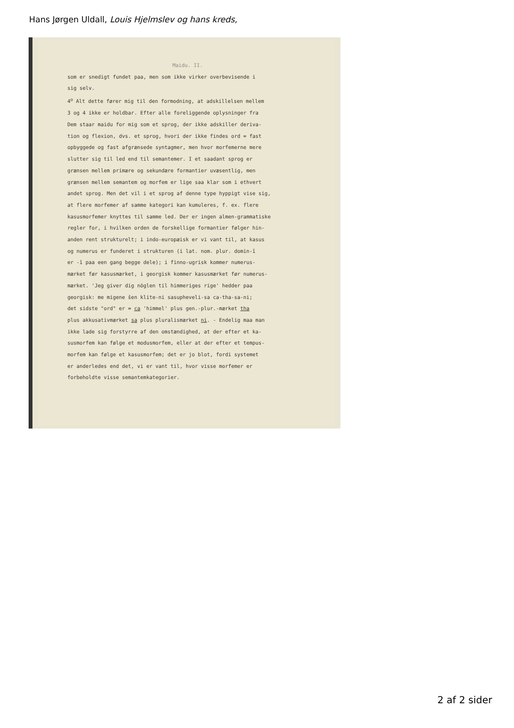Hans Jørgen Uldall, Louis Hjelmslev og hans kreds,
Maidu. II.
som er snedigt fundet paa, men som ikke virker overbevisende i
sig selv.
4<sup>o</sup> Alt dette fører mig til den formodning, at adskillelsen mellem
3 og 4 ikke er holdbar. Efter alle foreliggende oplysninger fra
Dem staar maidu for mig som et sprog, der ikke adskiller deriva-
tion og flexion, dvs. et sprog, hvori der ikke findes ord = fast
opbyggede og fast afgrænsede syntagmer, men hvor morfemerne mere
slutter sig til led end til semantemer. I et saadant sprog er
grænsen mellem primære og sekundære formantier uvæsentlig, men
grænsen mellem semantem og morfem er lige saa klar som i ethvert
andet sprog. Men det vil i et sprog af denne type hyppigt vise sig,
at flere morfemer af samme kategori kan kumuleres, f. ex. flere
kasusmorfemer knyttes til samme led. Der er ingen almen-grammatiske
regler for, i hvilken orden de forskellige formantier følger hin-
anden rent strukturelt; i indo-europæisk er vi vant til, at kasus
og numerus er funderet i strukturen (i lat. nom. plur. domin-ī
er -ī paa een gang begge dele); i finno-ugrisk kommer numerus-
mærket før kasusmærket, i georgisk kommer kasusmærket før numerus-
mærket. 'Jeg giver dig nöglen til himmeriges rige' hedder paa
georgisk: me migene šen klite-ni sasupheveli-sa ca-tha-sa-ni;
det sidste "ord" er = ca 'himmel' plus gen.-plur.-mærket tha
plus akkusativmærket sa plus pluralismærket ni. - Endelig maa man
ikke lade sig forstyrre af den omstændighed, at der efter et ka-
susmorfem kan følge et modusmorfem, eller at der efter et tempus-
morfem kan følge et kasusmorfem; det er jo blot, fordi systemet
er anderledes end det, vi er vant til, hvor visse morfemer er
forbeholdte visse semantemkategorier.
2 af 2 sider